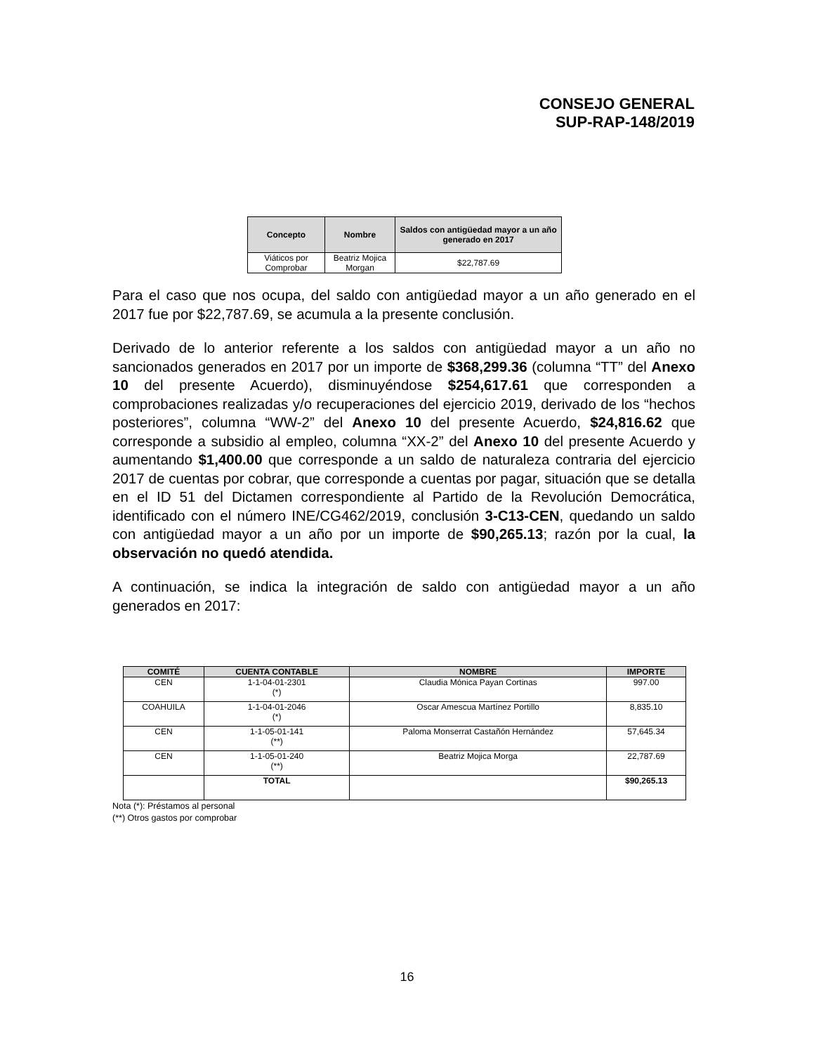CONSEJO GENERAL
SUP-RAP-148/2019
| Concepto | Nombre | Saldos con antigüedad mayor a un año generado en 2017 |
| --- | --- | --- |
| Viáticos por Comprobar | Beatriz Mojica Morgan | $22,787.69 |
Para el caso que nos ocupa, del saldo con antigüedad mayor a un año generado en el 2017 fue por $22,787.69, se acumula a la presente conclusión.
Derivado de lo anterior referente a los saldos con antigüedad mayor a un año no sancionados generados en 2017 por un importe de $368,299.36 (columna “TT” del Anexo 10 del presente Acuerdo), disminuyéndose $254,617.61 que corresponden a comprobaciones realizadas y/o recuperaciones del ejercicio 2019, derivado de los “hechos posteriores”, columna “WW-2” del Anexo 10 del presente Acuerdo, $24,816.62 que corresponde a subsidio al empleo, columna “XX-2” del Anexo 10 del presente Acuerdo y aumentando $1,400.00 que corresponde a un saldo de naturaleza contraria del ejercicio 2017 de cuentas por cobrar, que corresponde a cuentas por pagar, situación que se detalla en el ID 51 del Dictamen correspondiente al Partido de la Revolución Democrática, identificado con el número INE/CG462/2019, conclusión 3-C13-CEN, quedando un saldo con antigüedad mayor a un año por un importe de $90,265.13; razón por la cual, la observación no quedó atendida.
A continuación, se indica la integración de saldo con antigüedad mayor a un año generados en 2017:
| COMITÉ | CUENTA CONTABLE | NOMBRE | IMPORTE |
| --- | --- | --- | --- |
| CEN | 1-1-04-01-2301 (*) | Claudia Mónica Payan Cortinas | 997.00 |
| COAHUILA | 1-1-04-01-2046 (*) | Oscar Amescua Martínez Portillo | 8,835.10 |
| CEN | 1-1-05-01-141 (**) | Paloma Monserrat Castañón Hernández | 57,645.34 |
| CEN | 1-1-05-01-240 (**) | Beatriz Mojica Morga | 22,787.69 |
| | TOTAL | | $90,265.13 |
Nota (*): Préstamos al personal
(**) Otros gastos por comprobar
16